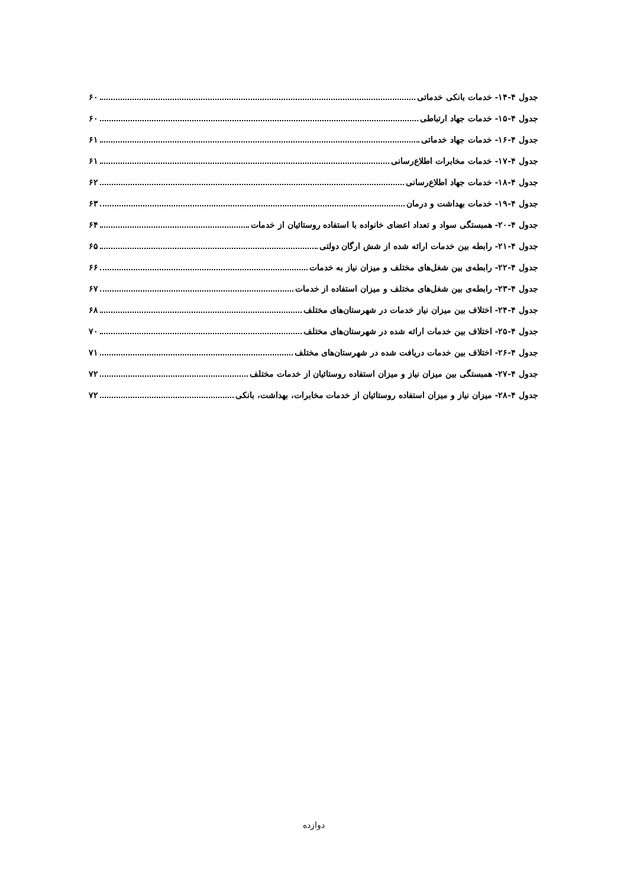جدول ۴-۱۴- خدمات بانکی خدماتی ۶۰
جدول ۴-۱۵- خدمات جهاد ارتباطی ۶۰
جدول ۴-۱۶- خدمات جهاد خدماتی ۶۱
جدول ۴-۱۷- خدمات مخابرات اطلاع‌رسانی ۶۱
جدول ۴-۱۸- خدمات جهاد اطلاع‌رسانی ۶۲
جدول ۴-۱۹- خدمات بهداشت و درمان ۶۳
جدول ۴-۲۰- همبستگی سواد و تعداد اعضای خانواده با استفاده روستائیان از خدمات ۶۴
جدول ۴-۲۱- رابطه بین خدمات ارائه شده از شش ارگان دولتی ۶۵
جدول ۴-۲۲- رابطه‌ی بین شغل‌های مختلف و میزان نیاز به خدمات ۶۶
جدول ۴-۲۳- رابطه‌ی بین شغل‌های مختلف و میزان استفاده از خدمات ۶۷
جدول ۴-۲۴- اختلاف بین میزان نیاز خدمات در شهرستان‌های مختلف ۶۸
جدول ۴-۲۵- اختلاف بین خدمات ارائه شده در شهرستان‌های مختلف ۷۰
جدول ۴-۲۶- اختلاف بین خدمات دریافت شده در شهرستان‌های مختلف ۷۱
جدول ۴-۲۷- همبستگی بین میزان نیاز و میزان استفاده روستائیان از خدمات مختلف ۷۲
جدول ۴-۲۸- میزان نیاز و میزان استفاده روستائیان از خدمات مخابرات، بهداشت، بانکی ۷۲
دوازده